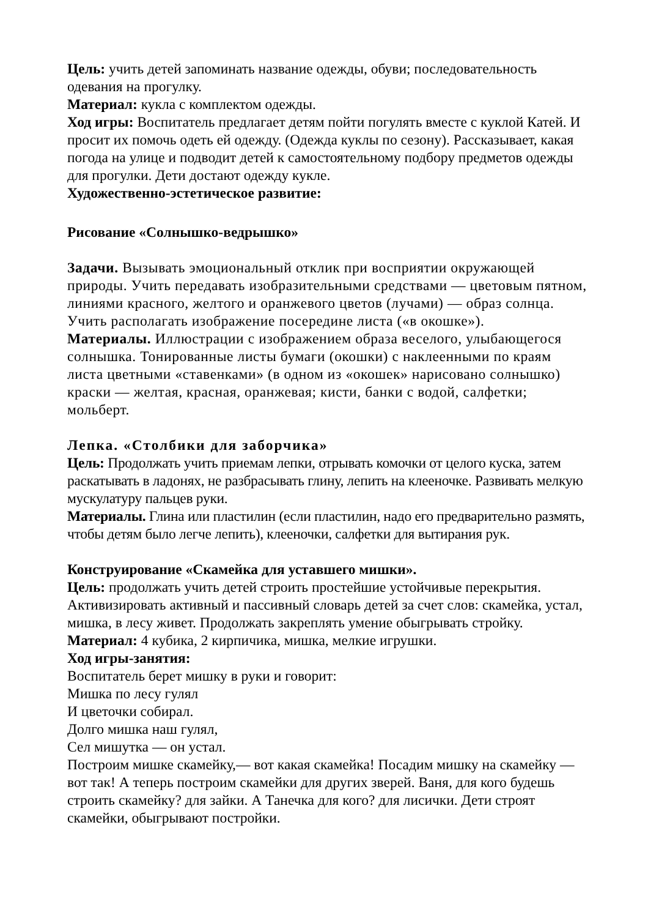Цель: учить детей запоминать название одежды, обуви; последовательность одевания на прогулку.
Материал: кукла с комплектом одежды.
Ход игры: Воспитатель предлагает детям пойти погулять вместе с куклой Катей. И просит их помочь одеть ей одежду. (Одежда куклы по сезону). Рассказывает, какая погода на улице и подводит детей к самостоятельному подбору предметов одежды для прогулки. Дети достают одежду кукле.
Художественно-эстетическое развитие:
Рисование «Солнышко-ведрышко»
Задачи. Вызывать эмоциональный отклик при восприятии окружающей природы. Учить передавать изобразительными средствами — цветовым пятном, линиями красного, желтого и оранжевого цветов (лучами) — образ солнца. Учить располагать изображение посередине листа («в окошке»).
Материалы. Иллюстрации с изображением образа веселого, улыбающегося солнышка. Тонированные листы бумаги (окошки) с наклеенными по краям листа цветными «ставенками» (в одном из «окошек» нарисовано солнышко) краски — желтая, красная, оранжевая; кисти, банки с водой, салфетки; мольберт.
Лепка. «Столбики для заборчика»
Цель: Продолжать учить приемам лепки, отрывать комочки от целого куска, затем раскатывать в ладонях, не разбрасывать глину, лепить на клееночке. Развивать мелкую мускулатуру пальцев руки.
Материалы. Глина или пластилин (если пластилин, надо его предварительно размять, чтобы детям было легче лепить), клееночки, салфетки для вытирания рук.
Конструирование «Скамейка для уставшего мишки».
Цель: продолжать учить детей строить простейшие устойчивые перекрытия. Активизировать активный и пассивный словарь детей за счет слов: скамейка, устал, мишка, в лесу живет. Продолжать закреплять умение обыгрывать стройку.
Материал: 4 кубика, 2 кирпичика, мишка, мелкие игрушки.
Ход игры-занятия:
Воспитатель берет мишку в руки и говорит:
Мишка по лесу гулял
И цветочки собирал.
Долго мишка наш гулял,
Сел мишутка — он устал.
Построим мишке скамейку,— вот какая скамейка! Посадим мишку на скамейку — вот так! А теперь построим скамейки для других зверей. Ваня, для кого будешь строить скамейку? для зайки. А Танечка для кого? для лисички. Дети строят скамейки, обыгрывают постройки.